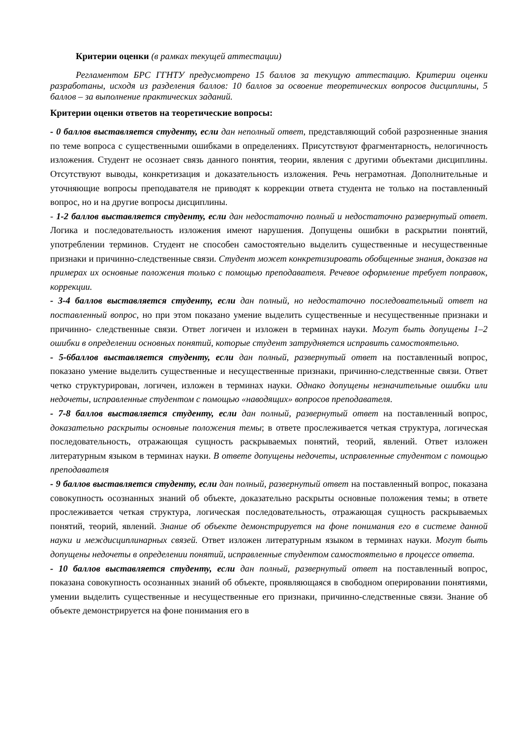Критерии оценки (в рамках текущей аттестации)
Регламентом БРС ГГНТУ предусмотрено 15 баллов за текущую аттестацию. Критерии оценки разработаны, исходя из разделения баллов: 10 баллов за освоение теоретических вопросов дисциплины, 5 баллов – за выполнение практических заданий.
Критерии оценки ответов на теоретические вопросы:
- 0 баллов выставляется студенту, если дан неполный ответ, представляющий собой разрозненные знания по теме вопроса с существенными ошибками в определениях. Присутствуют фрагментарность, нелогичность изложения. Студент не осознает связь данного понятия, теории, явления с другими объектами дисциплины. Отсутствуют выводы, конкретизация и доказательность изложения. Речь неграмотная. Дополнительные и уточняющие вопросы преподавателя не приводят к коррекции ответа студента не только на поставленный вопрос, но и на другие вопросы дисциплины.
- 1-2 баллов выставляется студенту, если дан недостаточно полный и недостаточно развернутый ответ. Логика и последовательность изложения имеют нарушения. Допущены ошибки в раскрытии понятий, употреблении терминов. Студент не способен самостоятельно выделить существенные и несущественные признаки и причинно-следственные связи. Студент может конкретизировать обобщенные знания, доказав на примерах их основные положения только с помощью преподавателя. Речевое оформление требует поправок, коррекции.
- 3-4 баллов выставляется студенту, если дан полный, но недостаточно последовательный ответ на поставленный вопрос, но при этом показано умение выделить существенные и несущественные признаки и причинно- следственные связи. Ответ логичен и изложен в терминах науки. Могут быть допущены 1–2 ошибки в определении основных понятий, которые студент затрудняется исправить самостоятельно.
- 5-6баллов выставляется студенту, если дан полный, развернутый ответ на поставленный вопрос, показано умение выделить существенные и несущественные признаки, причинно-следственные связи. Ответ четко структурирован, логичен, изложен в терминах науки. Однако допущены незначительные ошибки или недочеты, исправленные студентом с помощью «наводящих» вопросов преподавателя.
- 7-8 баллов выставляется студенту, если дан полный, развернутый ответ на поставленный вопрос, доказательно раскрыты основные положения темы; в ответе прослеживается четкая структура, логическая последовательность, отражающая сущность раскрываемых понятий, теорий, явлений. Ответ изложен литературным языком в терминах науки. В ответе допущены недочеты, исправленные студентом с помощью преподавателя
- 9 баллов выставляется студенту, если дан полный, развернутый ответ на поставленный вопрос, показана совокупность осознанных знаний об объекте, доказательно раскрыты основные положения темы; в ответе прослеживается четкая структура, логическая последовательность, отражающая сущность раскрываемых понятий, теорий, явлений. Знание об объекте демонстрируется на фоне понимания его в системе данной науки и междисциплинарных связей. Ответ изложен литературным языком в терминах науки. Могут быть допущены недочеты в определении понятий, исправленные студентом самостоятельно в процессе ответа.
- 10 баллов выставляется студенту, если дан полный, развернутый ответ на поставленный вопрос, показана совокупность осознанных знаний об объекте, проявляющаяся в свободном оперировании понятиями, умении выделить существенные и несущественные его признаки, причинно-следственные связи. Знание об объекте демонстрируется на фоне понимания его в